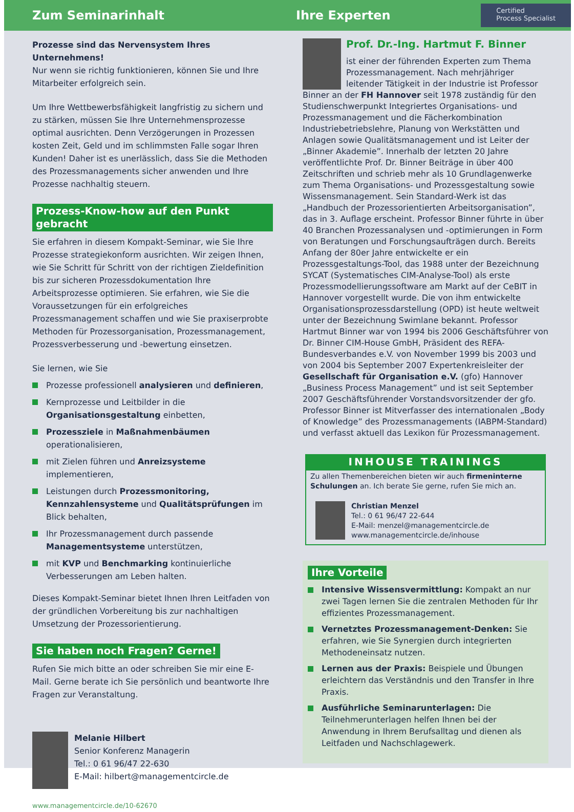Zum Seminarinhalt Ihre Experten
Certified
Process Specialist
Prozesse sind das Nervensystem Ihres Unternehmens!
Nur wenn sie richtig funktionieren, können Sie und Ihre Mitarbeiter erfolgreich sein.
Um Ihre Wettbewerbsfähigkeit langfristig zu sichern und zu stärken, müssen Sie Ihre Unternehmensprozesse optimal ausrichten. Denn Verzögerungen in Prozessen kosten Zeit, Geld und im schlimmsten Falle sogar Ihren Kunden! Daher ist es unerlässlich, dass Sie die Methoden des Prozessmanagements sicher anwenden und Ihre Prozesse nachhaltig steuern.
Prozess-Know-how auf den Punkt gebracht
Sie erfahren in diesem Kompakt-Seminar, wie Sie Ihre Prozesse strategiekonform ausrichten. Wir zeigen Ihnen, wie Sie Schritt für Schritt von der richtigen Zieldefinition bis zur sicheren Prozessdokumentation Ihre Arbeitsprozesse optimieren. Sie erfahren, wie Sie die Voraussetzungen für ein erfolgreiches Prozessmanagement schaffen und wie Sie praxiserprobte Methoden für Prozessorganisation, Prozessmanagement, Prozessverbesserung und -bewertung einsetzen.
Sie lernen, wie Sie
Prozesse professionell analysieren und definieren,
Kernprozesse und Leitbilder in die Organisationsgestaltung einbetten,
Prozessziele in Maßnahmenbäumen operationalisieren,
mit Zielen führen und Anreizsysteme implementieren,
Leistungen durch Prozessmonitoring, Kennzahlensysteme und Qualitätsprüfungen im Blick behalten,
Ihr Prozessmanagement durch passende Managementsysteme unterstützen,
mit KVP und Benchmarking kontinuierliche Verbesserungen am Leben halten.
Dieses Kompakt-Seminar bietet Ihnen Ihren Leitfaden von der gründlichen Vorbereitung bis zur nachhaltigen Umsetzung der Prozessorientierung.
Sie haben noch Fragen? Gerne!
Rufen Sie mich bitte an oder schreiben Sie mir eine E-Mail. Gerne berate ich Sie persönlich und beantworte Ihre Fragen zur Veranstaltung.
Melanie Hilbert
Senior Konferenz Managerin
Tel.: 0 61 96/47 22-630
E-Mail: hilbert@managementcircle.de
www.managementcircle.de/10-62670
Prof. Dr.-Ing. Hartmut F. Binner
ist einer der führenden Experten zum Thema Prozessmanagement. Nach mehrjähriger leitender Tätigkeit in der Industrie ist Professor Binner an der FH Hannover seit 1978 zuständig für den Studienschwerpunkt Integriertes Organisations- und Prozessmanagement und die Fächerkombination Industriebetriebslehre, Planung von Werkstätten und Anlagen sowie Qualitätsmanagement und ist Leiter der „Binner Akademie”. Innerhalb der letzten 20 Jahre veröffentlichte Prof. Dr. Binner Beiträge in über 400 Zeitschriften und schrieb mehr als 10 Grundlagenwerke zum Thema Organisations- und Prozessgestaltung sowie Wissensmanagement. Sein Standard-Werk ist das „Handbuch der Prozessorientierten Arbeitsorganisation”, das in 3. Auflage erscheint. Professor Binner führte in über 40 Branchen Prozessanalysen und -optimierungen in Form von Beratungen und Forschungsaufträgen durch. Bereits Anfang der 80er Jahre entwickelte er ein Prozessgestaltungs-Tool, das 1988 unter der Bezeichnung SYCAT (Systematisches CIM-Analyse-Tool) als erste Prozessmodellierungssoftware am Markt auf der CeBIT in Hannover vorgestellt wurde. Die von ihm entwickelte Organisationsprozessdarstellung (OPD) ist heute weltweit unter der Bezeichnung Swimlane bekannt. Professor Hartmut Binner war von 1994 bis 2006 Geschäftsführer von Dr. Binner CIM-House GmbH, Präsident des REFA-Bundesverbandes e.V. von November 1999 bis 2003 und von 2004 bis September 2007 Expertenkreisleiter der Gesellschaft für Organisation e.V. (gfo) Hannover „Business Process Management” und ist seit September 2007 Geschäftsführender Vorstandsvorsitzender der gfo. Professor Binner ist Mitverfasser des internationalen „Body of Knowledge” des Prozessmanagements (IABPM-Standard) und verfasst aktuell das Lexikon für Prozessmanagement.
INHOUSE TRAININGS
Zu allen Themenbereichen bieten wir auch firmeninterne Schulungen an. Ich berate Sie gerne, rufen Sie mich an.
Christian Menzel
Tel.: 0 61 96/47 22-644
E-Mail: menzel@managementcircle.de
www.managementcircle.de/inhouse
Ihre Vorteile
Intensive Wissensvermittlung: Kompakt an nur zwei Tagen lernen Sie die zentralen Methoden für Ihr effizientes Prozessmanagement.
Vernetztes Prozessmanagement-Denken: Sie erfahren, wie Sie Synergien durch integrierten Methodeneinsatz nutzen.
Lernen aus der Praxis: Beispiele und Übungen erleichtern das Verständnis und den Transfer in Ihre Praxis.
Ausführliche Seminarunterlagen: Die Teilnehmerunterlagen helfen Ihnen bei der Anwendung in Ihrem Berufsalltag und dienen als Leitfaden und Nachschlagewerk.